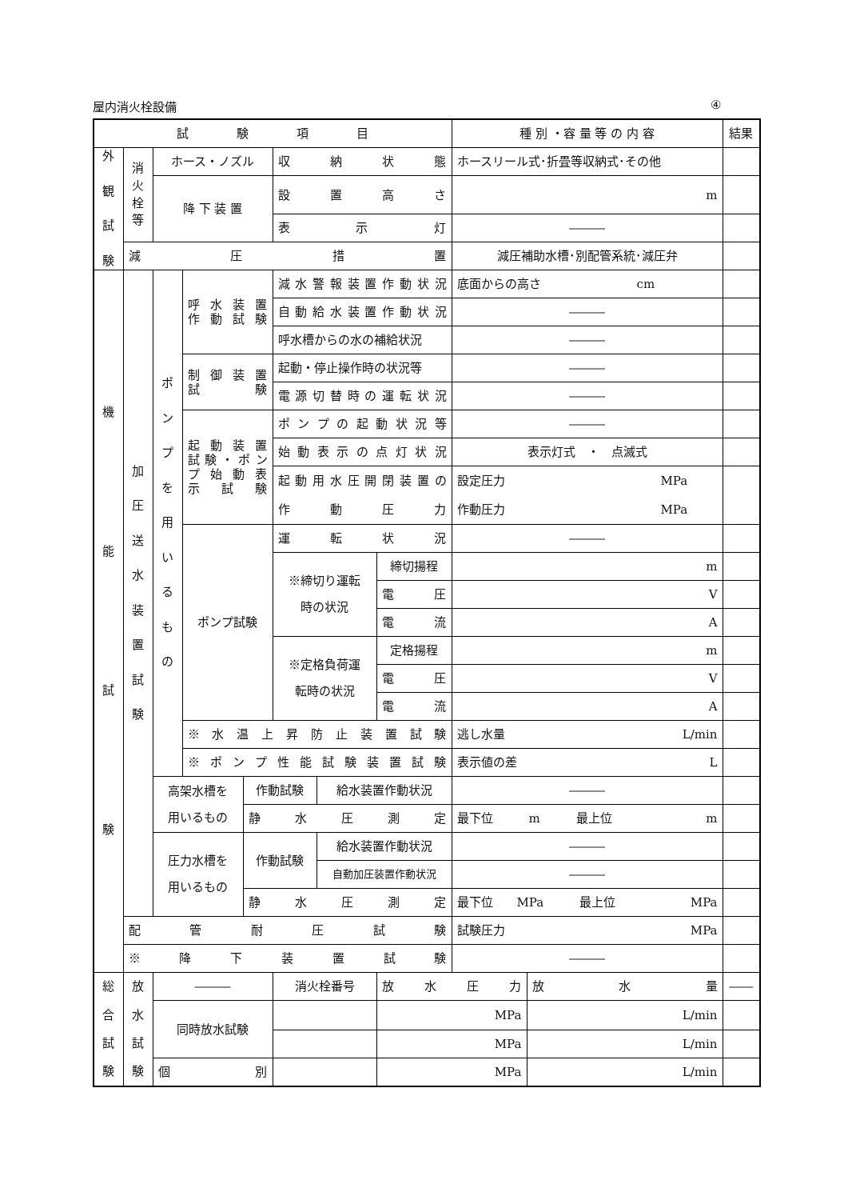屋内消火栓設備 ④
| 試 験 項 目 | | | | | | | | 種 別 ・容 量 等 の 内 容 | | 結果 |
| 外 観 試 験 | 消 火 栓 等 | ホース・ノズル | | | 収 納 状 態 | | | ホースリール式･折畳等収納式･その他 | | |
| | | 降 下 装 置 | | | 設 置 高 さ | | | m | | |
| | | | | | 表 示 灯 | | | ――― | | |
| | 減 圧 措 置 | | | | | | | 減圧補助水槽･別配管系統･減圧弁 | | |
| 機 能 試 験 | 加 圧 送 水 装 置 試 験 | ポ ン プ を 用 い る も の | 呼 水 装 置 作 動 試 験 | | 減水警報装置作動状況 | | | 底面からの高さ cm | | |
| | | | | | 自動給水装置作動状況 | | | ――― | | |
| | | | | | 呼水槽からの水の補給状況 | | | ――― | | |
| | | | 制 御 装 置 試 験 | | 起動・停止操作時の状況等 | | | ――― | | |
| | | | | | 電源切替時の運転状況 | | | ――― | | |
| | | | 起 動 装 置 試験・ポン プ 始 動 表 示 試 験 | | ポンプの起動状況等 | | | ――― | | |
| | | | | | 始動表示の点灯状況 | | | 表示灯式 ・ 点滅式 | | |
| | | | | | 起動用水圧開閉装置の 作 動 圧 力 | | | 設定圧力 MPa 作動圧力 MPa | | |
| | | | ポンプ試験 | | 運 転 状 況 | | | ――― | | |
| | | | | | ※締切り運転 時の状況 | | 締切揚程 | m | | |
| | | | | | | | 電 圧 | V | | |
| | | | | | | | 電 流 | A | | |
| | | | | | ※定格負荷運 転時の状況 | | 定格揚程 | m | | |
| | | | | | | | 電 圧 | V | | |
| | | | | | | | 電 流 | A | | |
| | | | ※ 水 温 上 昇 防 止 装 置 試 験 | | | | | 逃し水量 L/min | | |
| | | | ※ ポ ン プ 性 能 試 験 装 置 試 験 | | | | | 表示値の差 L | | |
| | | 高架水槽を 用いるもの | | 作動試験 | | 給水装置作動状況 | | ――― | | |
| | | | | 静 水 圧 測 定 | | | | 最下位 m 最上位 m | | |
| | | 圧力水槽を 用いるもの | | 作動試験 | | 給水装置作動状況 | | ――― | | |
| | | | | | | 自動加圧装置作動状況 | | ――― | | |
| | | | | 静 水 圧 測 定 | | | | 最下位 MPa 最上位 MPa | | |
| | 配 管 耐 圧 試 験 | | | | | | | 試験圧力 MPa | | |
| | ※ 降 下 装 置 試 験 | | | | | | | ――― | | |
| 総 合 試 験 | 放 水 試 験 | ――― | | | 消火栓番号 | | 放 水 圧 力 | | 放 水 量 | ―― |
| | | 同時放水試験 | | | | | MPa | | L/min | |
| | | | | | | | MPa | | L/min | |
| | | 個 別 | | | | | MPa | | L/min | |